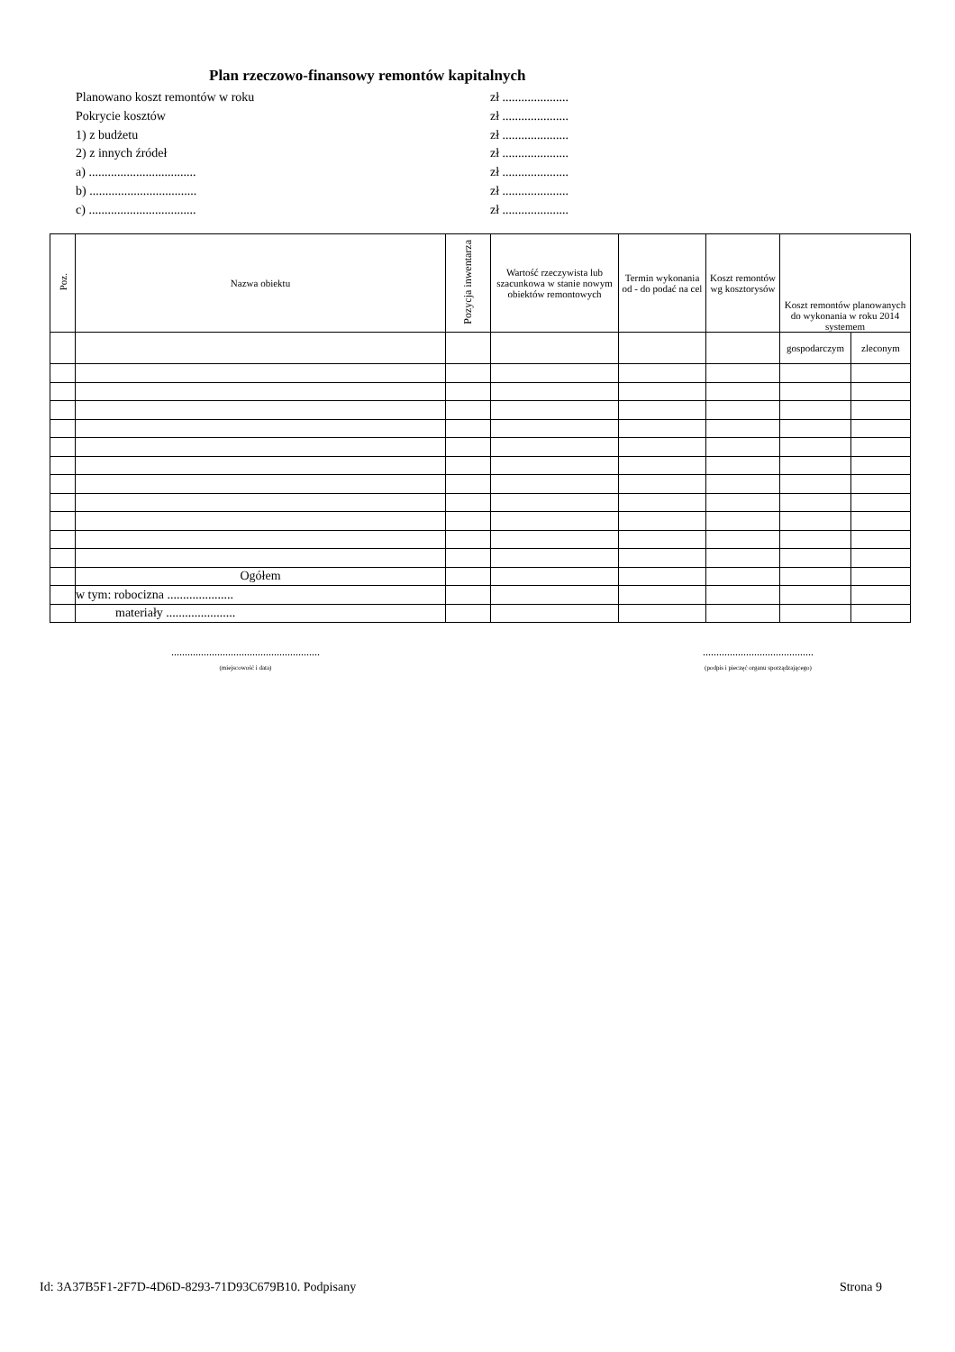Plan rzeczowo-finansowy remontów kapitalnych
Planowano koszt remontów w roku zł .....................
Pokrycie kosztów zł .....................
1) z budżetu zł .....................
2) z innych źródeł zł .....................
a) .................................. zł .....................
b) .................................. zł .....................
c) .................................. zł .....................
| Poz. | Nazwa obiektu | Pozycja inwentarza | Wartość rzeczywista lub szacunkowa w stanie nowym obiektów remontowych | Termin wykonania od - do podać na cel | Koszt remontów wg kosztorysów | Koszt remontów planowanych do wykonania w roku 2014 systemem | |
| --- | --- | --- | --- | --- | --- | --- | --- |
| | | | | | | gospodarczym | zleconym |
| | Ogółem | | | | | | |
| | w tym: robocizna ..................... | | | | | | |
| | materiały ...................... | | | | | | |
.......................................................
(miejscowość i data)
.........................................
(podpis i pieczęć organu sporządzającego)
Id: 3A37B5F1-2F7D-4D6D-8293-71D93C679B10. Podpisany Strona 9